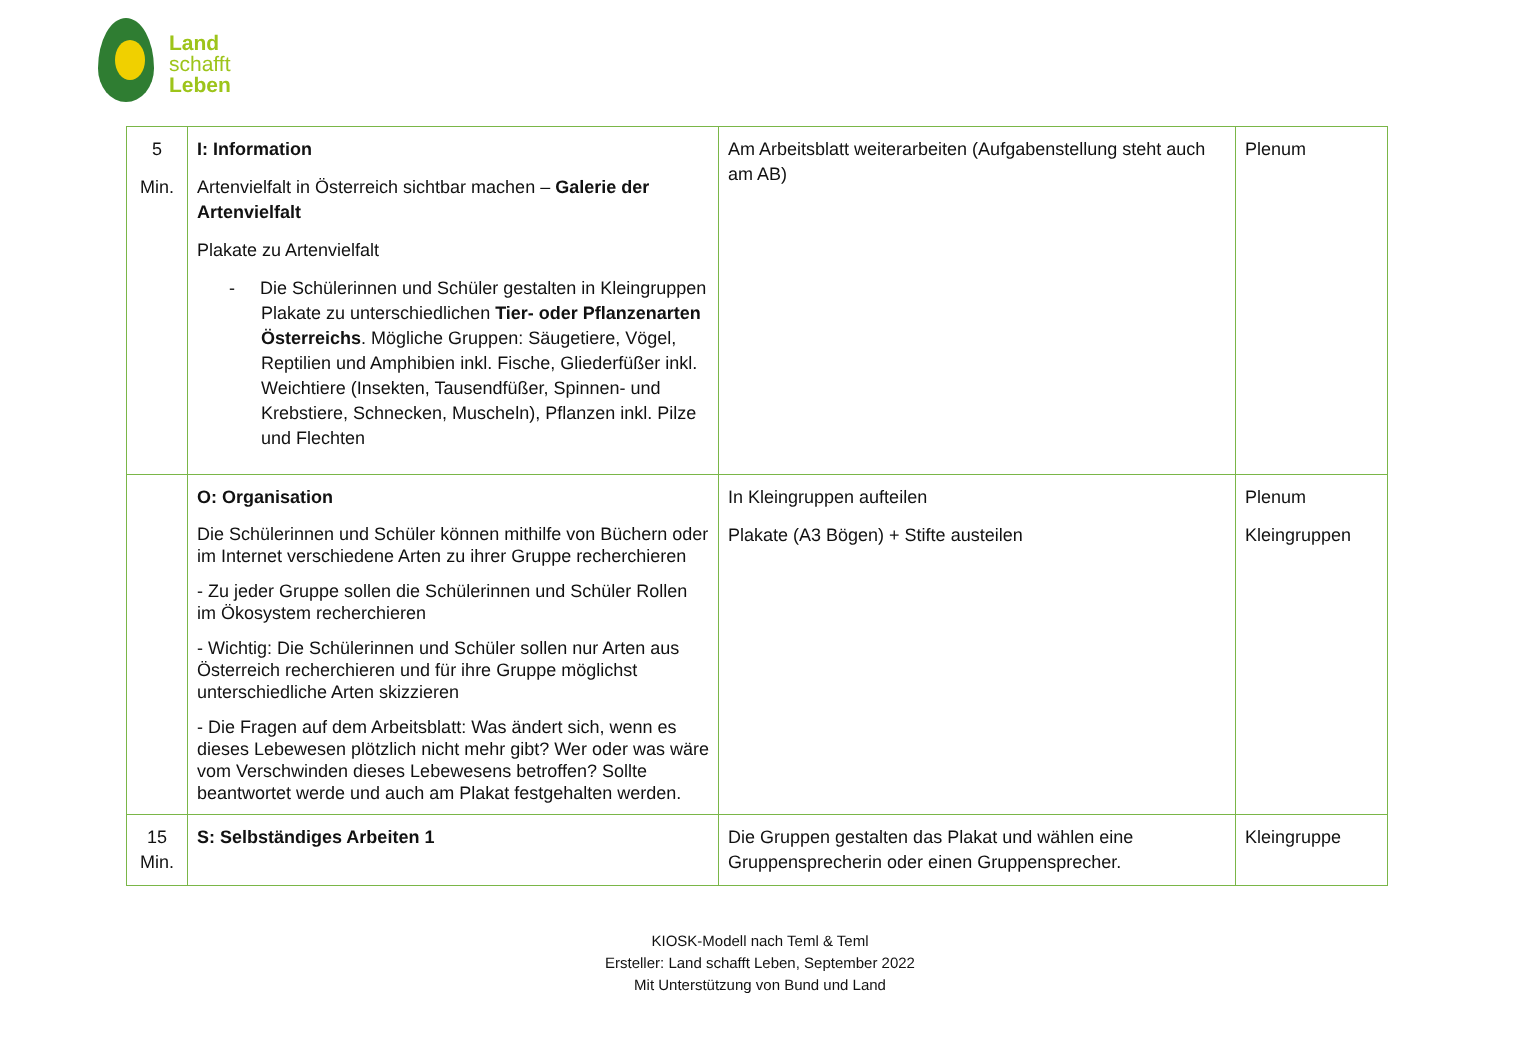Land
schafft
Leben
| 5 Min. | I: Information Artenvielfalt in Österreich sichtbar machen – Galerie der Artenvielfalt Plakate zu Artenvielfalt - Die Schülerinnen und Schüler gestalten in Kleingruppen Plakate zu unterschiedlichen Tier- oder Pflanzenarten Österreichs . Mögliche Gruppen: Säugetiere, Vögel, Reptilien und Amphibien inkl. Fische, Gliederfüßer inkl. Weichtiere (Insekten, Tausendfüßer, Spinnen- und Krebstiere, Schnecken, Muscheln), Pflanzen inkl. Pilze und Flechten | Am Arbeitsblatt weiterarbeiten (Aufgabenstellung steht auch am AB) | Plenum |
| | O: Organisation Die Schülerinnen und Schüler können mithilfe von Büchern oder im Internet verschiedene Arten zu ihrer Gruppe recherchieren - Zu jeder Gruppe sollen die Schülerinnen und Schüler Rollen im Ökosystem recherchieren - Wichtig: Die Schülerinnen und Schüler sollen nur Arten aus Österreich recherchieren und für ihre Gruppe möglichst unterschiedliche Arten skizzieren - Die Fragen auf dem Arbeitsblatt: Was ändert sich, wenn es dieses Lebewesen plötzlich nicht mehr gibt? Wer oder was wäre vom Verschwinden dieses Lebewesens betroffen? Sollte beantwortet werde und auch am Plakat festgehalten werden. | In Kleingruppen aufteilen Plakate (A3 Bögen) + Stifte austeilen | Plenum Kleingruppen |
| 15 Min. | S: Selbständiges Arbeiten 1 | Die Gruppen gestalten das Plakat und wählen eine Gruppensprecherin oder einen Gruppensprecher. | Kleingruppe |
KIOSK-Modell nach Teml & Teml
Ersteller: Land schafft Leben, September 2022
Mit Unterstützung von Bund und Land